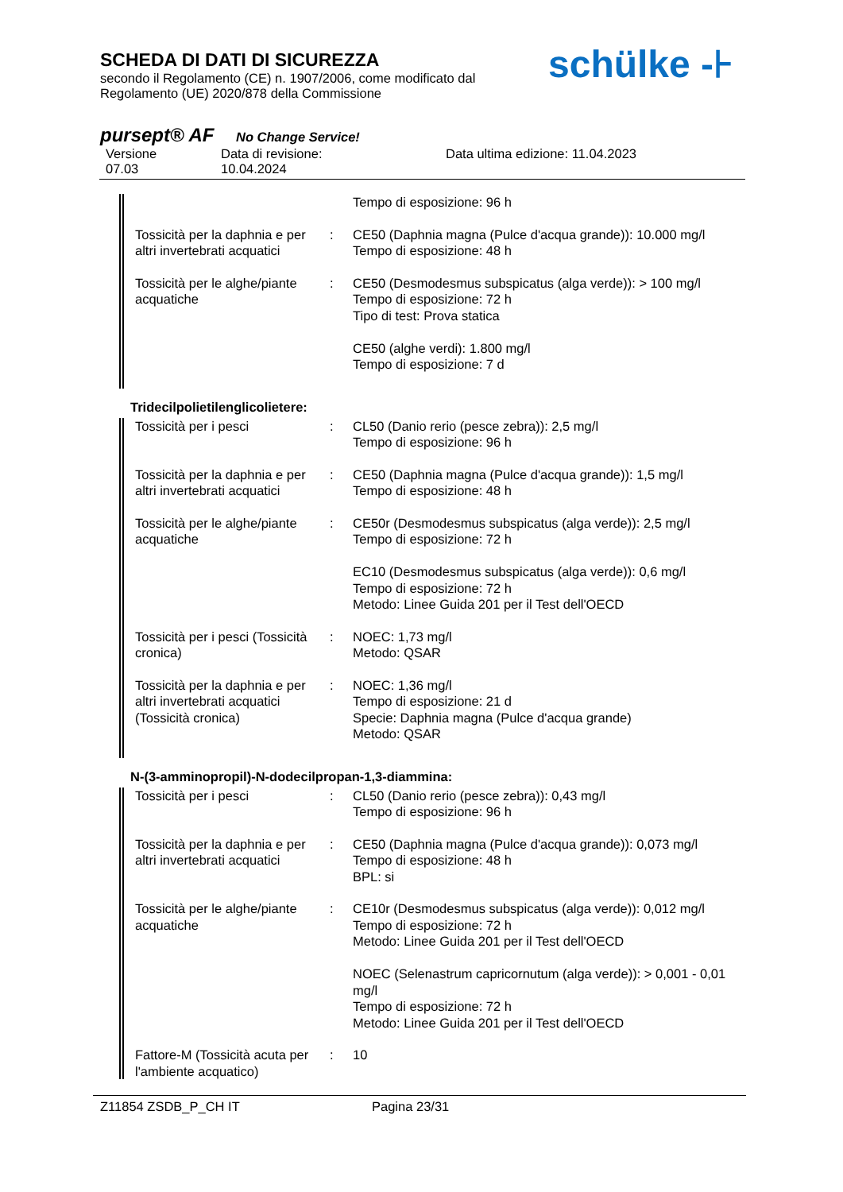SCHEDA DI DATI DI SICUREZZA
secondo il Regolamento (CE) n. 1907/2006, come modificato dal
Regolamento (UE) 2020/878 della Commissione
schülke -⊦
pursept® AF No Change Service!
Versione
07.03
Data di revisione:
10.04.2024
Data ultima edizione: 11.04.2023
| | | Tempo di esposizione: 96 h |
| Tossicità per la daphnia e per altri invertebrati acquatici | : | CE50 (Daphnia magna (Pulce d'acqua grande)): 10.000 mg/l Tempo di esposizione: 48 h |
| Tossicità per le alghe/piante acquatiche | : | CE50 (Desmodesmus subspicatus (alga verde)): > 100 mg/l Tempo di esposizione: 72 h Tipo di test: Prova statica CE50 (alghe verdi): 1.800 mg/l Tempo di esposizione: 7 d |
Tridecilpolietilenglicolietere:
| Tossicità per i pesci | : | CL50 (Danio rerio (pesce zebra)): 2,5 mg/l Tempo di esposizione: 96 h |
| Tossicità per la daphnia e per altri invertebrati acquatici | : | CE50 (Daphnia magna (Pulce d'acqua grande)): 1,5 mg/l Tempo di esposizione: 48 h |
| Tossicità per le alghe/piante acquatiche | : | CE50r (Desmodesmus subspicatus (alga verde)): 2,5 mg/l Tempo di esposizione: 72 h EC10 (Desmodesmus subspicatus (alga verde)): 0,6 mg/l Tempo di esposizione: 72 h Metodo: Linee Guida 201 per il Test dell'OECD |
| Tossicità per i pesci (Tossicità cronica) | : | NOEC: 1,73 mg/l Metodo: QSAR |
| Tossicità per la daphnia e per altri invertebrati acquatici (Tossicità cronica) | : | NOEC: 1,36 mg/l Tempo di esposizione: 21 d Specie: Daphnia magna (Pulce d'acqua grande) Metodo: QSAR |
N-(3-amminopropil)-N-dodecilpropan-1,3-diammina:
| Tossicità per i pesci | : | CL50 (Danio rerio (pesce zebra)): 0,43 mg/l Tempo di esposizione: 96 h |
| Tossicità per la daphnia e per altri invertebrati acquatici | : | CE50 (Daphnia magna (Pulce d'acqua grande)): 0,073 mg/l Tempo di esposizione: 48 h BPL: si |
| Tossicità per le alghe/piante acquatiche | : | CE10r (Desmodesmus subspicatus (alga verde)): 0,012 mg/l Tempo di esposizione: 72 h Metodo: Linee Guida 201 per il Test dell'OECD NOEC (Selenastrum capricornutum (alga verde)): > 0,001 - 0,01 mg/l Tempo di esposizione: 72 h Metodo: Linee Guida 201 per il Test dell'OECD |
| Fattore-M (Tossicità acuta per l'ambiente acquatico) | : | 10 |
Z11854 ZSDB_P_CH IT Pagina 23/31